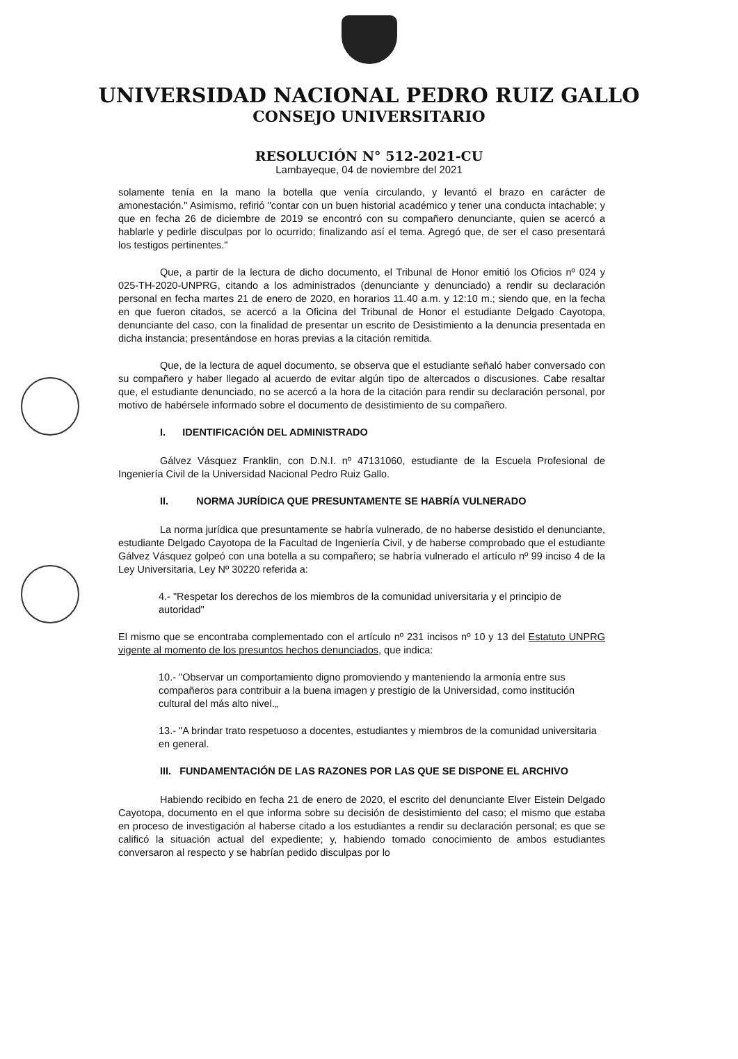UNIVERSIDAD NACIONAL PEDRO RUIZ GALLO
CONSEJO UNIVERSITARIO
RESOLUCIÓN N° 512-2021-CU
Lambayeque, 04 de noviembre del 2021
solamente tenía en la mano la botella que venía circulando, y levantó el brazo en carácter de amonestación." Asimismo, refirió "contar con un buen historial académico y tener una conducta intachable; y que en fecha 26 de diciembre de 2019 se encontró con su compañero denunciante, quien se acercó a hablarle y pedirle disculpas por lo ocurrido; finalizando así el tema. Agregó que, de ser el caso presentará los testigos pertinentes."
Que, a partir de la lectura de dicho documento, el Tribunal de Honor emitió los Oficios nº 024 y 025-TH-2020-UNPRG, citando a los administrados (denunciante y denunciado) a rendir su declaración personal en fecha martes 21 de enero de 2020, en horarios 11.40 a.m. y 12:10 m.; siendo que, en la fecha en que fueron citados, se acercó a la Oficina del Tribunal de Honor el estudiante Delgado Cayotopa, denunciante del caso, con la finalidad de presentar un escrito de Desistimiento a la denuncia presentada en dicha instancia; presentándose en horas previas a la citación remitida.
Que, de la lectura de aquel documento, se observa que el estudiante señaló haber conversado con su compañero y haber llegado al acuerdo de evitar algún tipo de altercados o discusiones. Cabe resaltar que, el estudiante denunciado, no se acercó a la hora de la citación para rendir su declaración personal, por motivo de habérsele informado sobre el documento de desistimiento de su compañero.
I. IDENTIFICACIÓN DEL ADMINISTRADO
Gálvez Vásquez Franklin, con D.N.I. nº 47131060, estudiante de la Escuela Profesional de Ingeniería Civil de la Universidad Nacional Pedro Ruiz Gallo.
II. NORMA JURÍDICA QUE PRESUNTAMENTE SE HABRÍA VULNERADO
La norma jurídica que presuntamente se habría vulnerado, de no haberse desistido el denunciante, estudiante Delgado Cayotopa de la Facultad de Ingeniería Civil, y de haberse comprobado que el estudiante Gálvez Vásquez golpeó con una botella a su compañero; se habría vulnerado el artículo nº 99 inciso 4 de la Ley Universitaria, Ley Nº 30220 referida a:
4.- "Respetar los derechos de los miembros de la comunidad universitaria y el principio de autoridad"
El mismo que se encontraba complementado con el artículo nº 231 incisos nº 10 y 13 del Estatuto UNPRG vigente al momento de los presuntos hechos denunciados, que indica:
10.- "Observar un comportamiento digno promoviendo y manteniendo la armonía entre sus compañeros para contribuir a la buena imagen y prestigio de la Universidad, como institución cultural del más alto nivel.„
13.- "A brindar trato respetuoso a docentes, estudiantes y miembros de la comunidad universitaria en general.
III. FUNDAMENTACIÓN DE LAS RAZONES POR LAS QUE SE DISPONE EL ARCHIVO
Habiendo recibido en fecha 21 de enero de 2020, el escrito del denunciante Elver Eistein Delgado Cayotopa, documento en el que informa sobre su decisión de desistimiento del caso; el mismo que estaba en proceso de investigación al haberse citado a los estudiantes a rendir su declaración personal; es que se calificó la situación actual del expediente; y, habiendo tomado conocimiento de ambos estudiantes conversaron al respecto y se habrían pedido disculpas por lo